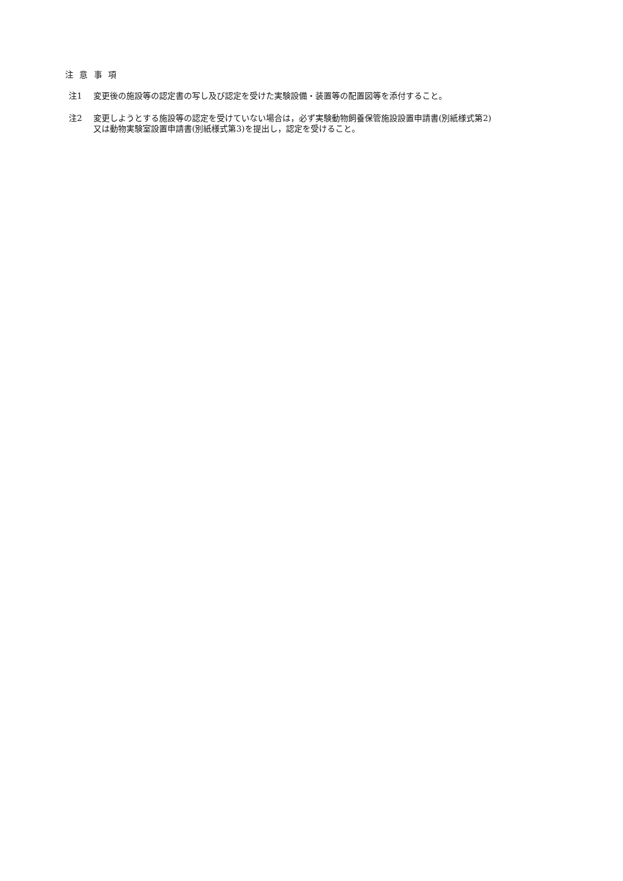注 意 事 項
注1 変更後の施設等の認定書の写し及び認定を受けた実験設備・装置等の配置図等を添付すること。
注2 変更しようとする施設等の認定を受けていない場合は，必ず実験動物飼養保管施設設置申請書(別紙様式第2)
又は動物実験室設置申請書(別紙様式第3)を提出し，認定を受けること。